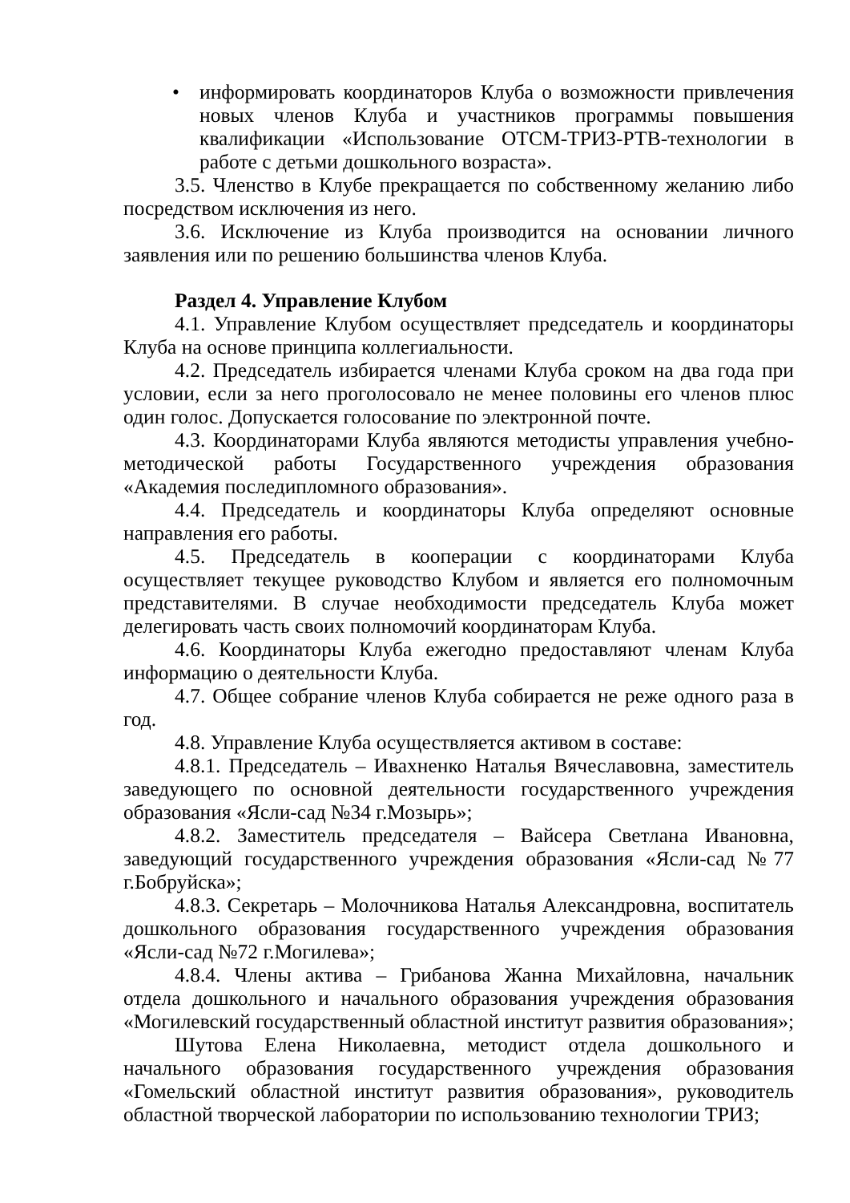• информировать координаторов Клуба о возможности привлечения новых членов Клуба и участников программы повышения квалификации «Использование ОТСМ-ТРИЗ-РТВ-технологии в работе с детьми дошкольного возраста».
3.5. Членство в Клубе прекращается по собственному желанию либо посредством исключения из него.
3.6. Исключение из Клуба производится на основании личного заявления или по решению большинства членов Клуба.
Раздел 4. Управление Клубом
4.1. Управление Клубом осуществляет председатель и координаторы Клуба на основе принципа коллегиальности.
4.2. Председатель избирается членами Клуба сроком на два года при условии, если за него проголосовало не менее половины его членов плюс один голос. Допускается голосование по электронной почте.
4.3. Координаторами Клуба являются методисты управления учебно-методической работы Государственного учреждения образования «Академия последипломного образования».
4.4. Председатель и координаторы Клуба определяют основные направления его работы.
4.5. Председатель в кооперации с координаторами Клуба осуществляет текущее руководство Клубом и является его полномочным представителями. В случае необходимости председатель Клуба может делегировать часть своих полномочий координаторам Клуба.
4.6. Координаторы Клуба ежегодно предоставляют членам Клуба информацию о деятельности Клуба.
4.7. Общее собрание членов Клуба собирается не реже одного раза в год.
4.8. Управление Клуба осуществляется активом в составе:
4.8.1. Председатель – Ивахненко Наталья Вячеславовна, заместитель заведующего по основной деятельности государственного учреждения образования «Ясли-сад №34 г.Мозырь»;
4.8.2. Заместитель председателя – Вайсера Светлана Ивановна, заведующий государственного учреждения образования «Ясли-сад №77 г.Бобруйска»;
4.8.3. Секретарь – Молочникова Наталья Александровна, воспитатель дошкольного образования государственного учреждения образования «Ясли-сад №72 г.Могилева»;
4.8.4. Члены актива – Грибанова Жанна Михайловна, начальник отдела дошкольного и начального образования учреждения образования «Могилевский государственный областной институт развития образования»;
Шутова Елена Николаевна, методист отдела дошкольного и начального образования государственного учреждения образования «Гомельский областной институт развития образования», руководитель областной творческой лаборатории по использованию технологии ТРИЗ;